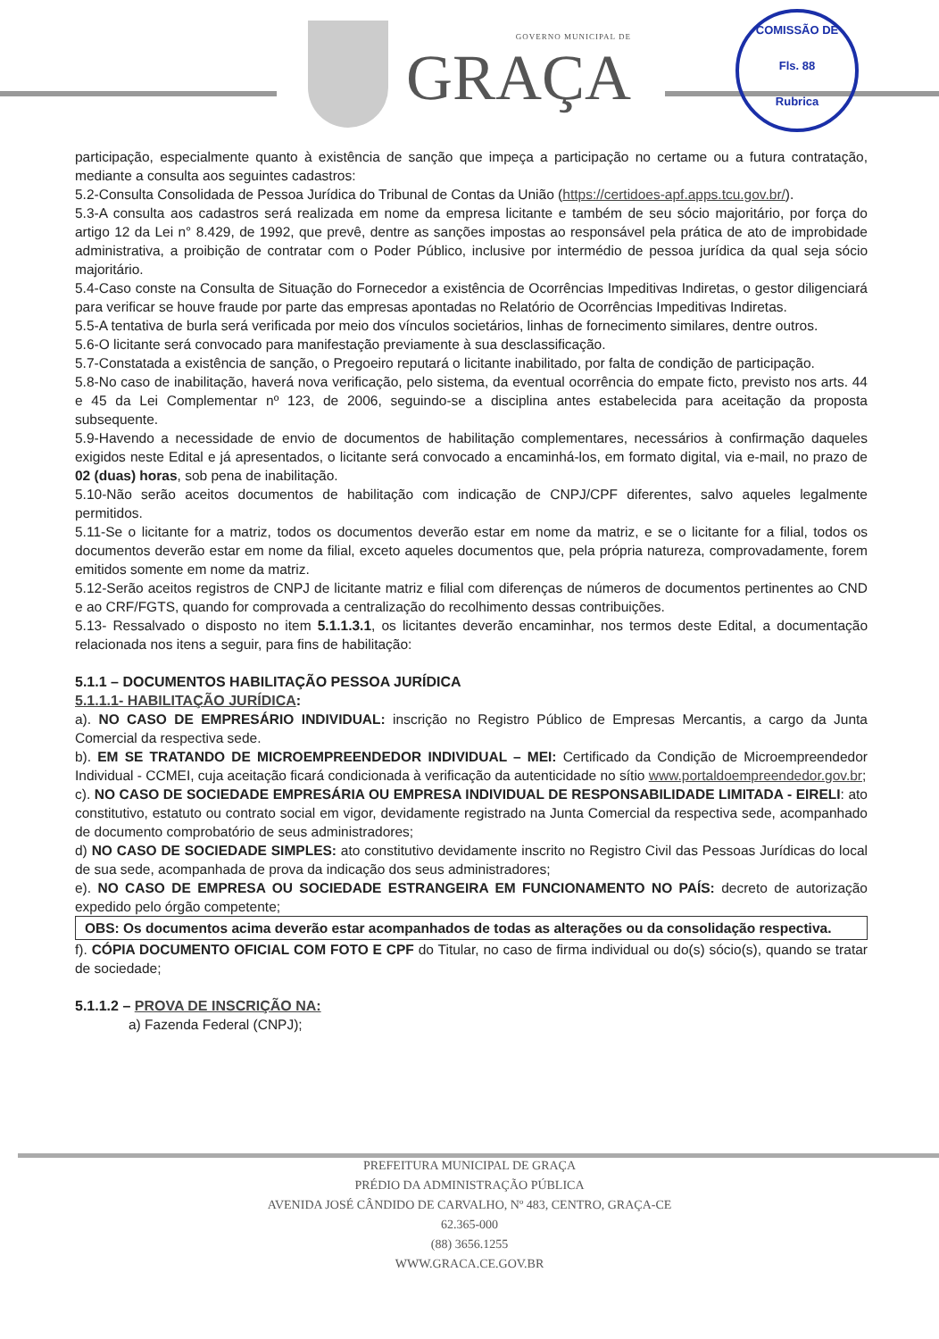GOVERNO MUNICIPAL DE
GRAÇA
COMISSÃO DE
Fls. 88
Rubrica
participação, especialmente quanto à existência de sanção que impeça a participação no certame ou a futura contratação, mediante a consulta aos seguintes cadastros:
5.2-Consulta Consolidada de Pessoa Jurídica do Tribunal de Contas da União (https://certidoes-apf.apps.tcu.gov.br/).
5.3-A consulta aos cadastros será realizada em nome da empresa licitante e também de seu sócio majoritário, por força do artigo 12 da Lei n° 8.429, de 1992, que prevê, dentre as sanções impostas ao responsável pela prática de ato de improbidade administrativa, a proibição de contratar com o Poder Público, inclusive por intermédio de pessoa jurídica da qual seja sócio majoritário.
5.4-Caso conste na Consulta de Situação do Fornecedor a existência de Ocorrências Impeditivas Indiretas, o gestor diligenciará para verificar se houve fraude por parte das empresas apontadas no Relatório de Ocorrências Impeditivas Indiretas.
5.5-A tentativa de burla será verificada por meio dos vínculos societários, linhas de fornecimento similares, dentre outros.
5.6-O licitante será convocado para manifestação previamente à sua desclassificação.
5.7-Constatada a existência de sanção, o Pregoeiro reputará o licitante inabilitado, por falta de condição de participação.
5.8-No caso de inabilitação, haverá nova verificação, pelo sistema, da eventual ocorrência do empate ficto, previsto nos arts. 44 e 45 da Lei Complementar nº 123, de 2006, seguindo-se a disciplina antes estabelecida para aceitação da proposta subsequente.
5.9-Havendo a necessidade de envio de documentos de habilitação complementares, necessários à confirmação daqueles exigidos neste Edital e já apresentados, o licitante será convocado a encaminhá-los, em formato digital, via e-mail, no prazo de 02 (duas) horas, sob pena de inabilitação.
5.10-Não serão aceitos documentos de habilitação com indicação de CNPJ/CPF diferentes, salvo aqueles legalmente permitidos.
5.11-Se o licitante for a matriz, todos os documentos deverão estar em nome da matriz, e se o licitante for a filial, todos os documentos deverão estar em nome da filial, exceto aqueles documentos que, pela própria natureza, comprovadamente, forem emitidos somente em nome da matriz.
5.12-Serão aceitos registros de CNPJ de licitante matriz e filial com diferenças de números de documentos pertinentes ao CND e ao CRF/FGTS, quando for comprovada a centralização do recolhimento dessas contribuições.
5.13- Ressalvado o disposto no item 5.1.1.3.1, os licitantes deverão encaminhar, nos termos deste Edital, a documentação relacionada nos itens a seguir, para fins de habilitação:
5.1.1 – DOCUMENTOS HABILITAÇÃO PESSOA JURÍDICA
5.1.1.1- HABILITAÇÃO JURÍDICA:
a). NO CASO DE EMPRESÁRIO INDIVIDUAL: inscrição no Registro Público de Empresas Mercantis, a cargo da Junta Comercial da respectiva sede.
b). EM SE TRATANDO DE MICROEMPREENDEDOR INDIVIDUAL – MEI: Certificado da Condição de Microempreendedor Individual - CCMEI, cuja aceitação ficará condicionada à verificação da autenticidade no sítio www.portaldoempreendedor.gov.br;
c). NO CASO DE SOCIEDADE EMPRESÁRIA OU EMPRESA INDIVIDUAL DE RESPONSABILIDADE LIMITADA - EIRELI: ato constitutivo, estatuto ou contrato social em vigor, devidamente registrado na Junta Comercial da respectiva sede, acompanhado de documento comprobatório de seus administradores;
d) NO CASO DE SOCIEDADE SIMPLES: ato constitutivo devidamente inscrito no Registro Civil das Pessoas Jurídicas do local de sua sede, acompanhada de prova da indicação dos seus administradores;
e). NO CASO DE EMPRESA OU SOCIEDADE ESTRANGEIRA EM FUNCIONAMENTO NO PAÍS: decreto de autorização expedido pelo órgão competente;
OBS: Os documentos acima deverão estar acompanhados de todas as alterações ou da consolidação respectiva.
f). CÓPIA DOCUMENTO OFICIAL COM FOTO E CPF do Titular, no caso de firma individual ou do(s) sócio(s), quando se tratar de sociedade;
5.1.1.2 – PROVA DE INSCRIÇÃO NA:
a) Fazenda Federal (CNPJ);
PREFEITURA MUNICIPAL DE GRAÇA
PRÉDIO DA ADMINISTRAÇÃO PÚBLICA
AVENIDA JOSÉ CÂNDIDO DE CARVALHO, Nº 483, CENTRO, GRAÇA-CE
62.365-000
(88) 3656.1255
WWW.GRACA.CE.GOV.BR